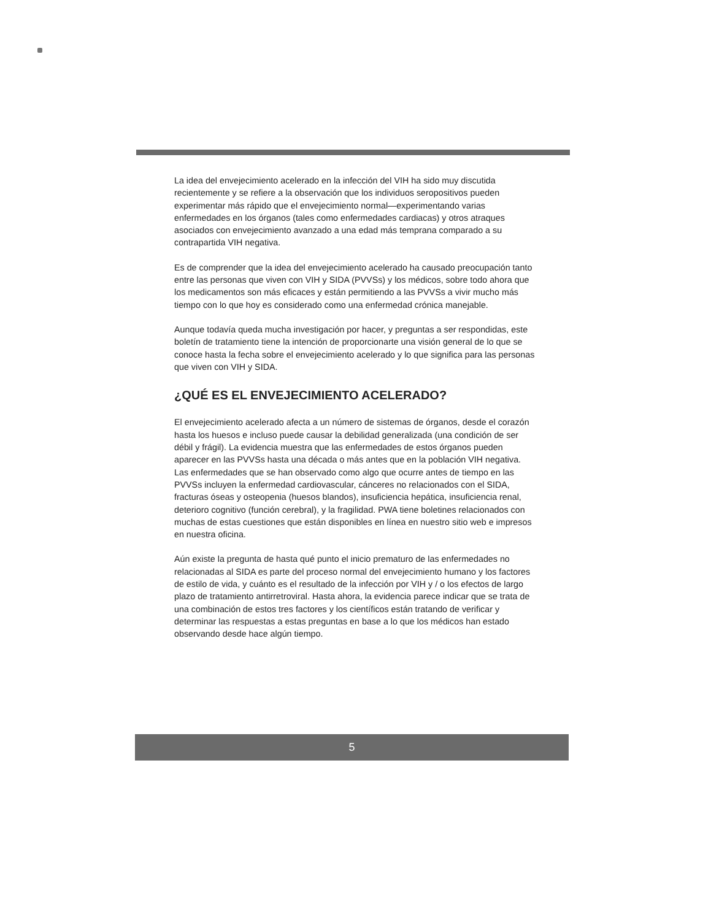La idea del envejecimiento acelerado en la infección del VIH ha sido muy discutida recientemente y se refiere a la observación que los individuos seropositivos pueden experimentar más rápido que el envejecimiento normal—experimentando varias enfermedades en los órganos (tales como enfermedades cardiacas) y otros atraques asociados con envejecimiento avanzado a una edad más temprana comparado a su contrapartida VIH negativa.
Es de comprender que la idea del envejecimiento acelerado ha causado preocupación tanto entre las personas que viven con VIH y SIDA (PVVSs) y los médicos, sobre todo ahora que los medicamentos son más eficaces y están permitiendo a las PVVSs a vivir mucho más tiempo con lo que hoy es considerado como una enfermedad crónica manejable.
Aunque todavía queda mucha investigación por hacer, y preguntas a ser respondidas, este boletín de tratamiento tiene la intención de proporcionarte una visión general de lo que se conoce hasta la fecha sobre el envejecimiento acelerado y lo que significa para las personas que viven con VIH y SIDA.
¿QUÉ ES EL ENVEJECIMIENTO ACELERADO?
El envejecimiento acelerado afecta a un número de sistemas de órganos, desde el corazón hasta los huesos e incluso puede causar la debilidad generalizada (una condición de ser débil y frágil). La evidencia muestra que las enfermedades de estos órganos pueden aparecer en las PVVSs hasta una década o más antes que en la población VIH negativa.
Las enfermedades que se han observado como algo que ocurre antes de tiempo en las PVVSs incluyen la enfermedad cardiovascular, cánceres no relacionados con el SIDA, fracturas óseas y osteopenia (huesos blandos), insuficiencia hepática, insuficiencia renal, deterioro cognitivo (función cerebral), y la fragilidad. PWA tiene boletines relacionados con muchas de estas cuestiones que están disponibles en línea en nuestro sitio web e impresos en nuestra oficina.
Aún existe la pregunta de hasta qué punto el inicio prematuro de las enfermedades no relacionadas al SIDA es parte del proceso normal del envejecimiento humano y los factores de estilo de vida, y cuánto es el resultado de la infección por VIH y / o los efectos de largo plazo de tratamiento antirretroviral. Hasta ahora, la evidencia parece indicar que se trata de una combinación de estos tres factores y los científicos están tratando de verificar y determinar las respuestas a estas preguntas en base a lo que los médicos han estado observando desde hace algún tiempo.
5